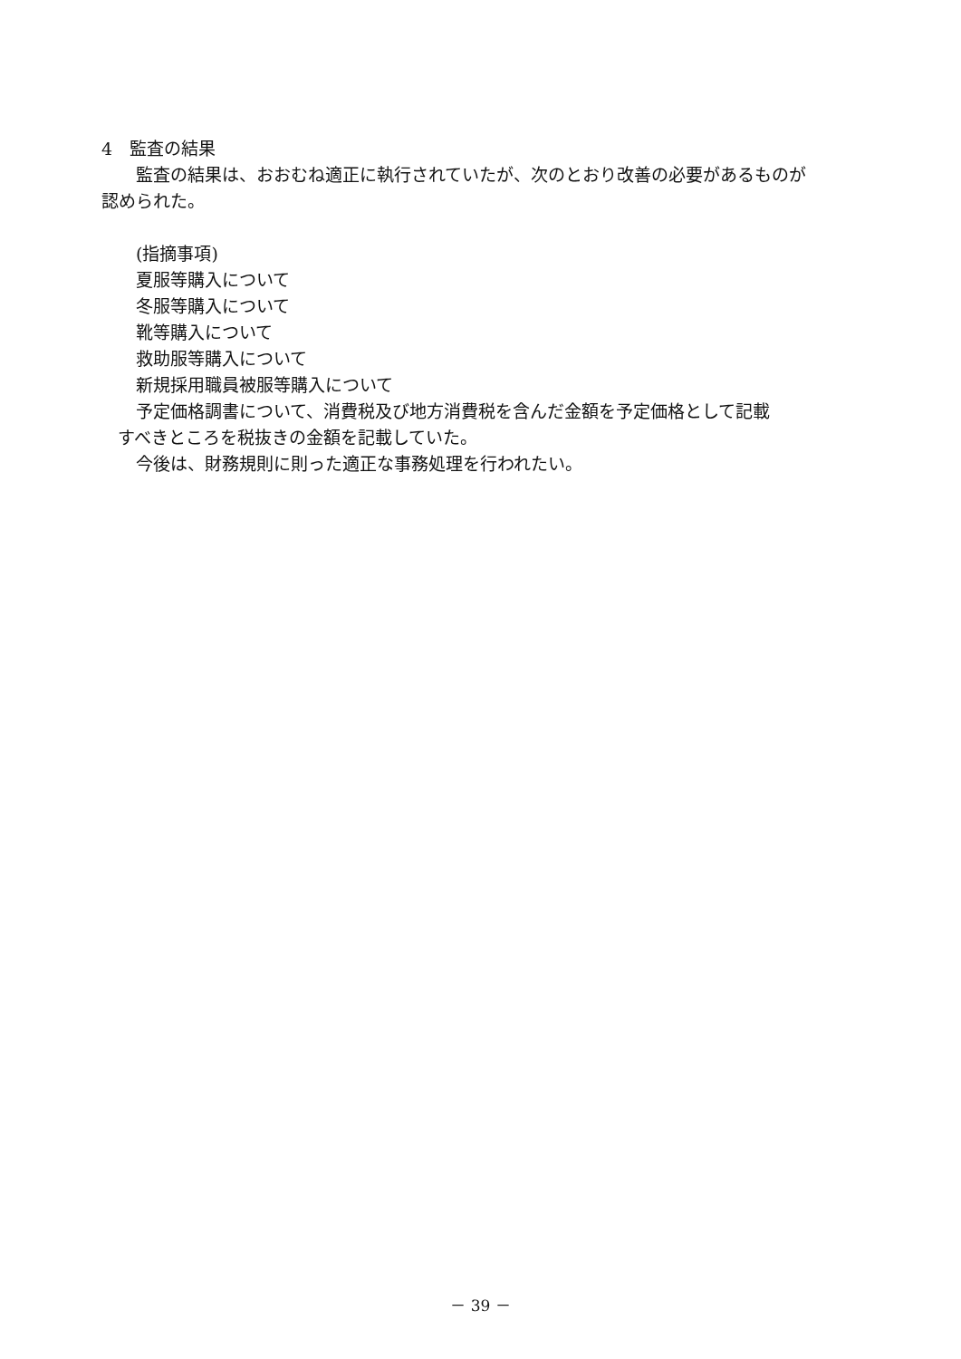4　監査の結果
監査の結果は、おおむね適正に執行されていたが、次のとおり改善の必要があるものが
認められた。
(指摘事項)
夏服等購入について
冬服等購入について
靴等購入について
救助服等購入について
新規採用職員被服等購入について
予定価格調書について、消費税及び地方消費税を含んだ金額を予定価格として記載
すべきところを税抜きの金額を記載していた。
今後は、財務規則に則った適正な事務処理を行われたい。
－ 39 －